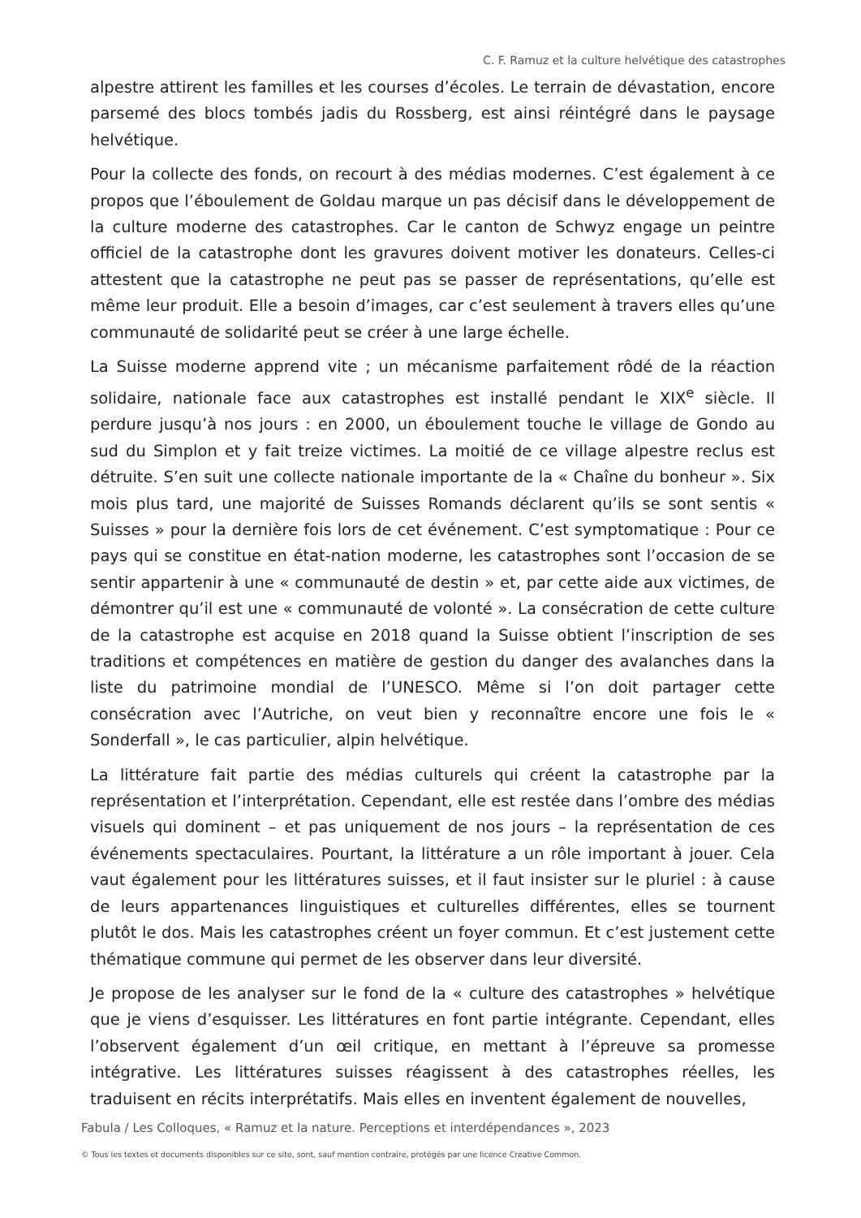C. F. Ramuz et la culture helvétique des catastrophes
alpestre attirent les familles et les courses d’écoles. Le terrain de dévastation, encore parsemé des blocs tombés jadis du Rossberg, est ainsi réintégré dans le paysage helvétique.
Pour la collecte des fonds, on recourt à des médias modernes. C’est également à ce propos que l’éboulement de Goldau marque un pas décisif dans le développement de la culture moderne des catastrophes. Car le canton de Schwyz engage un peintre officiel de la catastrophe dont les gravures doivent motiver les donateurs. Celles-ci attestent que la catastrophe ne peut pas se passer de représentations, qu’elle est même leur produit. Elle a besoin d’images, car c’est seulement à travers elles qu’une communauté de solidarité peut se créer à une large échelle.
La Suisse moderne apprend vite ; un mécanisme parfaitement rôdé de la réaction solidaire, nationale face aux catastrophes est installé pendant le XIX<sup>e</sup> siècle. Il perdure jusqu’à nos jours : en 2000, un éboulement touche le village de Gondo au sud du Simplon et y fait treize victimes. La moitié de ce village alpestre reclus est détruite. S’en suit une collecte nationale importante de la « Chaîne du bonheur ». Six mois plus tard, une majorité de Suisses Romands déclarent qu’ils se sont sentis « Suisses » pour la dernière fois lors de cet événement. C’est symptomatique : Pour ce pays qui se constitue en état-nation moderne, les catastrophes sont l’occasion de se sentir appartenir à une « communauté de destin » et, par cette aide aux victimes, de démontrer qu’il est une « communauté de volonté ». La consécration de cette culture de la catastrophe est acquise en 2018 quand la Suisse obtient l’inscription de ses traditions et compétences en matière de gestion du danger des avalanches dans la liste du patrimoine mondial de l’UNESCO. Même si l’on doit partager cette consécration avec l’Autriche, on veut bien y reconnaître encore une fois le « Sonderfall », le cas particulier, alpin helvétique.
La littérature fait partie des médias culturels qui créent la catastrophe par la représentation et l’interprétation. Cependant, elle est restée dans l’ombre des médias visuels qui dominent – et pas uniquement de nos jours – la représentation de ces événements spectaculaires. Pourtant, la littérature a un rôle important à jouer. Cela vaut également pour les littératures suisses, et il faut insister sur le pluriel : à cause de leurs appartenances linguistiques et culturelles différentes, elles se tournent plutôt le dos. Mais les catastrophes créent un foyer commun. Et c’est justement cette thématique commune qui permet de les observer dans leur diversité.
Je propose de les analyser sur le fond de la « culture des catastrophes » helvétique que je viens d’esquisser. Les littératures en font partie intégrante. Cependant, elles l’observent également d’un œil critique, en mettant à l’épreuve sa promesse intégrative. Les littératures suisses réagissent à des catastrophes réelles, les traduisent en récits interprétatifs. Mais elles en inventent également de nouvelles,
Fabula / Les Colloques, « Ramuz et la nature. Perceptions et interdépendances », 2023
© Tous les textes et documents disponibles sur ce site, sont, sauf mention contraire, protégés par une licence Creative Common.